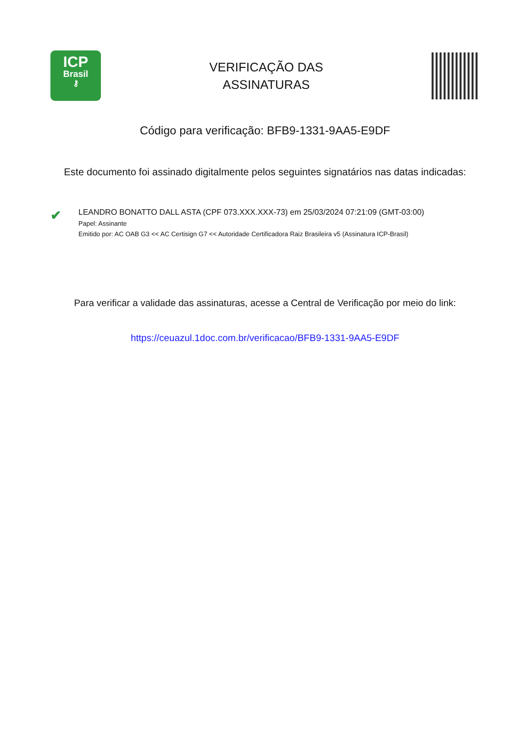ICP
Brasil
⚷
VERIFICAÇÃO DAS
ASSINATURAS
Código para verificação: BFB9-1331-9AA5-E9DF
Este documento foi assinado digitalmente pelos seguintes signatários nas datas indicadas:
✔
LEANDRO BONATTO DALL ASTA (CPF 073.XXX.XXX-73) em 25/03/2024 07:21:09 (GMT-03:00)
Papel: Assinante
Emitido por: AC OAB G3 << AC Certisign G7 << Autoridade Certificadora Raiz Brasileira v5 (Assinatura ICP-Brasil)
Para verificar a validade das assinaturas, acesse a Central de Verificação por meio do link:
https://ceuazul.1doc.com.br/verificacao/BFB9-1331-9AA5-E9DF